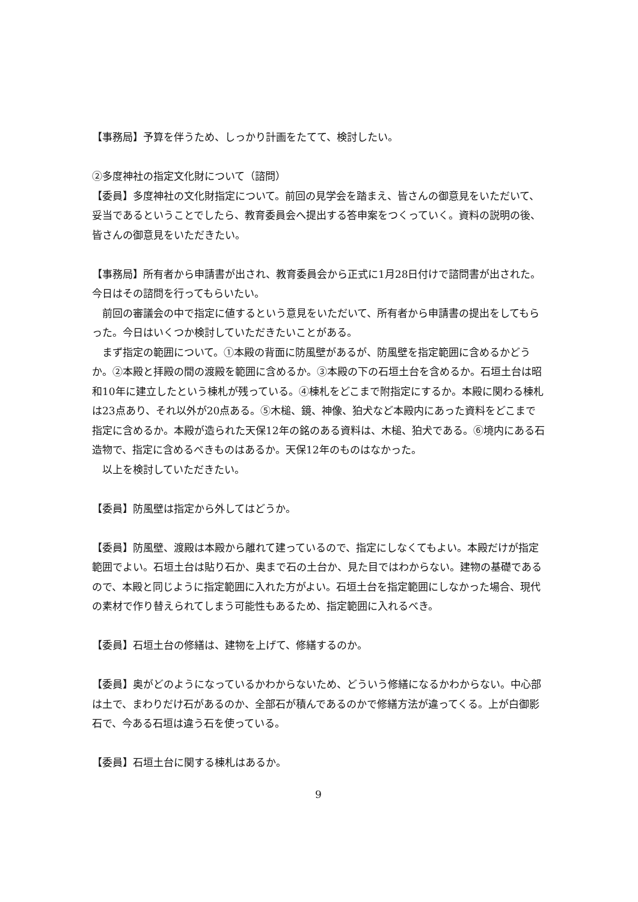【事務局】予算を伴うため、しっかり計画をたてて、検討したい。
②多度神社の指定文化財について（諮問）
【委員】多度神社の文化財指定について。前回の見学会を踏まえ、皆さんの御意見をいただいて、妥当であるということでしたら、教育委員会へ提出する答申案をつくっていく。資料の説明の後、皆さんの御意見をいただきたい。
【事務局】所有者から申請書が出され、教育委員会から正式に1月28日付けで諮問書が出された。今日はその諮問を行ってもらいたい。
前回の審議会の中で指定に値するという意見をいただいて、所有者から申請書の提出をしてもらった。今日はいくつか検討していただきたいことがある。
まず指定の範囲について。①本殿の背面に防風壁があるが、防風壁を指定範囲に含めるかどうか。②本殿と拝殿の間の渡殿を範囲に含めるか。③本殿の下の石垣土台を含めるか。石垣土台は昭和10年に建立したという棟札が残っている。④棟札をどこまで附指定にするか。本殿に関わる棟札は23点あり、それ以外が20点ある。⑤木槌、鏡、神像、狛犬など本殿内にあった資料をどこまで指定に含めるか。本殿が造られた天保12年の銘のある資料は、木槌、狛犬である。⑥境内にある石造物で、指定に含めるべきものはあるか。天保12年のものはなかった。
以上を検討していただきたい。
【委員】防風壁は指定から外してはどうか。
【委員】防風壁、渡殿は本殿から離れて建っているので、指定にしなくてもよい。本殿だけが指定範囲でよい。石垣土台は貼り石か、奥まで石の土台か、見た目ではわからない。建物の基礎であるので、本殿と同じように指定範囲に入れた方がよい。石垣土台を指定範囲にしなかった場合、現代の素材で作り替えられてしまう可能性もあるため、指定範囲に入れるべき。
【委員】石垣土台の修繕は、建物を上げて、修繕するのか。
【委員】奥がどのようになっているかわからないため、どういう修繕になるかわからない。中心部は土で、まわりだけ石があるのか、全部石が積んであるのかで修繕方法が違ってくる。上が白御影石で、今ある石垣は違う石を使っている。
【委員】石垣土台に関する棟札はあるか。
9